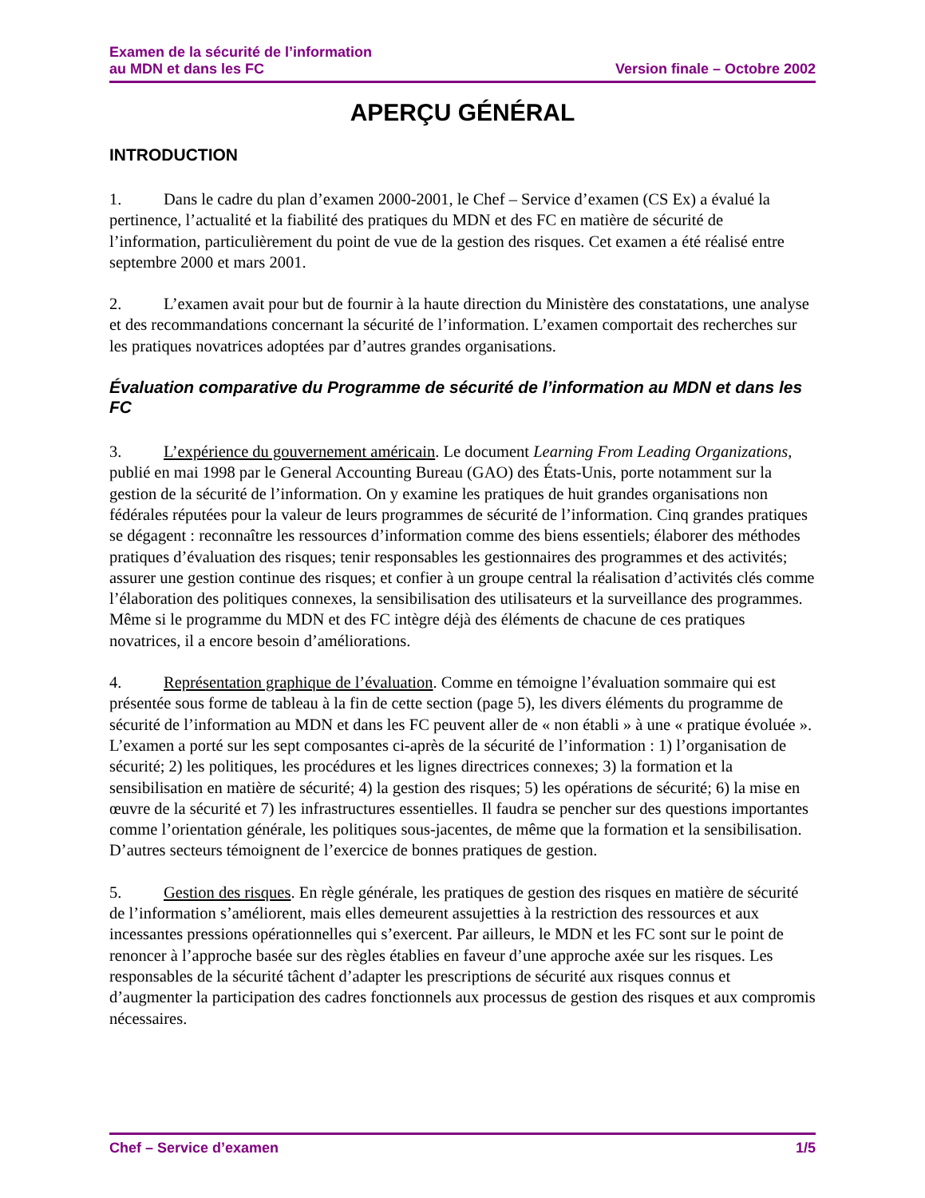Examen de la sécurité de l’information
au MDN et dans les FC
Version finale – Octobre 2002
APERÇU GÉNÉRAL
INTRODUCTION
1. Dans le cadre du plan d’examen 2000-2001, le Chef – Service d’examen (CS Ex) a évalué la pertinence, l’actualité et la fiabilité des pratiques du MDN et des FC en matière de sécurité de l’information, particulièrement du point de vue de la gestion des risques. Cet examen a été réalisé entre septembre 2000 et mars 2001.
2. L’examen avait pour but de fournir à la haute direction du Ministère des constatations, une analyse et des recommandations concernant la sécurité de l’information. L’examen comportait des recherches sur les pratiques novatrices adoptées par d’autres grandes organisations.
Évaluation comparative du Programme de sécurité de l’information au MDN et dans les FC
3. L’expérience du gouvernement américain. Le document Learning From Leading Organizations, publié en mai 1998 par le General Accounting Bureau (GAO) des États-Unis, porte notamment sur la gestion de la sécurité de l’information. On y examine les pratiques de huit grandes organisations non fédérales réputées pour la valeur de leurs programmes de sécurité de l’information. Cinq grandes pratiques se dégagent : reconnaître les ressources d’information comme des biens essentiels; élaborer des méthodes pratiques d’évaluation des risques; tenir responsables les gestionnaires des programmes et des activités; assurer une gestion continue des risques; et confier à un groupe central la réalisation d’activités clés comme l’élaboration des politiques connexes, la sensibilisation des utilisateurs et la surveillance des programmes. Même si le programme du MDN et des FC intègre déjà des éléments de chacune de ces pratiques novatrices, il a encore besoin d’améliorations.
4. Représentation graphique de l’évaluation. Comme en témoigne l’évaluation sommaire qui est présentée sous forme de tableau à la fin de cette section (page 5), les divers éléments du programme de sécurité de l’information au MDN et dans les FC peuvent aller de « non établi » à une « pratique évoluée ». L’examen a porté sur les sept composantes ci-après de la sécurité de l’information : 1) l’organisation de sécurité; 2) les politiques, les procédures et les lignes directrices connexes; 3) la formation et la sensibilisation en matière de sécurité; 4) la gestion des risques; 5) les opérations de sécurité; 6) la mise en œuvre de la sécurité et 7) les infrastructures essentielles. Il faudra se pencher sur des questions importantes comme l’orientation générale, les politiques sous-jacentes, de même que la formation et la sensibilisation. D’autres secteurs témoignent de l’exercice de bonnes pratiques de gestion.
5. Gestion des risques. En règle générale, les pratiques de gestion des risques en matière de sécurité de l’information s’améliorent, mais elles demeurent assujetties à la restriction des ressources et aux incessantes pressions opérationnelles qui s’exercent. Par ailleurs, le MDN et les FC sont sur le point de renoncer à l’approche basée sur des règles établies en faveur d’une approche axée sur les risques. Les responsables de la sécurité tâchent d’adapter les prescriptions de sécurité aux risques connus et d’augmenter la participation des cadres fonctionnels aux processus de gestion des risques et aux compromis nécessaires.
Chef – Service d’examen 1/5